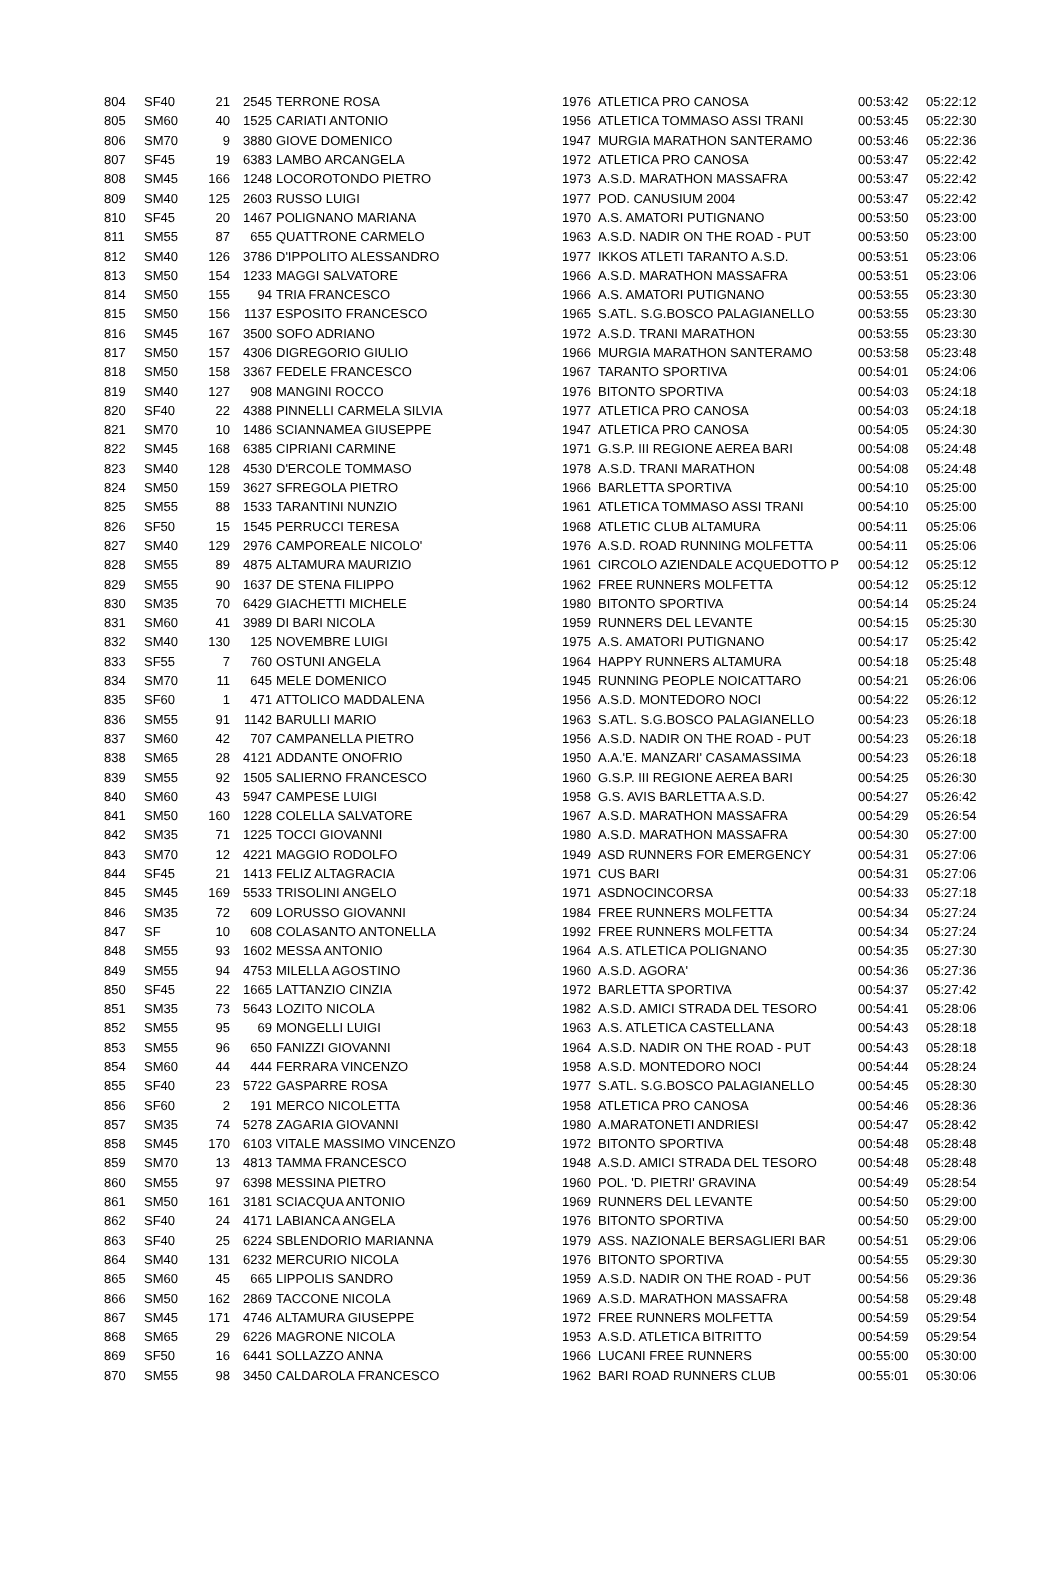| 804 | SF40 | 21 | 2545 | TERRONE ROSA | 1976 | ATLETICA PRO CANOSA | 00:53:42 | 05:22:12 |
| 805 | SM60 | 40 | 1525 | CARIATI ANTONIO | 1956 | ATLETICA TOMMASO ASSI TRANI | 00:53:45 | 05:22:30 |
| 806 | SM70 | 9 | 3880 | GIOVE DOMENICO | 1947 | MURGIA MARATHON SANTERAMO | 00:53:46 | 05:22:36 |
| 807 | SF45 | 19 | 6383 | LAMBO ARCANGELA | 1972 | ATLETICA PRO CANOSA | 00:53:47 | 05:22:42 |
| 808 | SM45 | 166 | 1248 | LOCOROTONDO PIETRO | 1973 | A.S.D. MARATHON MASSAFRA | 00:53:47 | 05:22:42 |
| 809 | SM40 | 125 | 2603 | RUSSO LUIGI | 1977 | POD. CANUSIUM 2004 | 00:53:47 | 05:22:42 |
| 810 | SF45 | 20 | 1467 | POLIGNANO MARIANA | 1970 | A.S. AMATORI PUTIGNANO | 00:53:50 | 05:23:00 |
| 811 | SM55 | 87 | 655 | QUATTRONE CARMELO | 1963 | A.S.D. NADIR ON THE ROAD - PUT | 00:53:50 | 05:23:00 |
| 812 | SM40 | 126 | 3786 | D'IPPOLITO ALESSANDRO | 1977 | IKKOS ATLETI TARANTO A.S.D. | 00:53:51 | 05:23:06 |
| 813 | SM50 | 154 | 1233 | MAGGI SALVATORE | 1966 | A.S.D. MARATHON MASSAFRA | 00:53:51 | 05:23:06 |
| 814 | SM50 | 155 | 94 | TRIA FRANCESCO | 1966 | A.S. AMATORI PUTIGNANO | 00:53:55 | 05:23:30 |
| 815 | SM50 | 156 | 1137 | ESPOSITO FRANCESCO | 1965 | S.ATL. S.G.BOSCO PALAGIANELLO | 00:53:55 | 05:23:30 |
| 816 | SM45 | 167 | 3500 | SOFO ADRIANO | 1972 | A.S.D. TRANI MARATHON | 00:53:55 | 05:23:30 |
| 817 | SM50 | 157 | 4306 | DIGREGORIO GIULIO | 1966 | MURGIA MARATHON SANTERAMO | 00:53:58 | 05:23:48 |
| 818 | SM50 | 158 | 3367 | FEDELE FRANCESCO | 1967 | TARANTO SPORTIVA | 00:54:01 | 05:24:06 |
| 819 | SM40 | 127 | 908 | MANGINI ROCCO | 1976 | BITONTO SPORTIVA | 00:54:03 | 05:24:18 |
| 820 | SF40 | 22 | 4388 | PINNELLI CARMELA SILVIA | 1977 | ATLETICA PRO CANOSA | 00:54:03 | 05:24:18 |
| 821 | SM70 | 10 | 1486 | SCIANNAMEA GIUSEPPE | 1947 | ATLETICA PRO CANOSA | 00:54:05 | 05:24:30 |
| 822 | SM45 | 168 | 6385 | CIPRIANI CARMINE | 1971 | G.S.P. III REGIONE AEREA BARI | 00:54:08 | 05:24:48 |
| 823 | SM40 | 128 | 4530 | D'ERCOLE TOMMASO | 1978 | A.S.D. TRANI MARATHON | 00:54:08 | 05:24:48 |
| 824 | SM50 | 159 | 3627 | SFREGOLA PIETRO | 1966 | BARLETTA SPORTIVA | 00:54:10 | 05:25:00 |
| 825 | SM55 | 88 | 1533 | TARANTINI NUNZIO | 1961 | ATLETICA TOMMASO ASSI TRANI | 00:54:10 | 05:25:00 |
| 826 | SF50 | 15 | 1545 | PERRUCCI TERESA | 1968 | ATLETIC CLUB ALTAMURA | 00:54:11 | 05:25:06 |
| 827 | SM40 | 129 | 2976 | CAMPOREALE NICOLO' | 1976 | A.S.D. ROAD RUNNING MOLFETTA | 00:54:11 | 05:25:06 |
| 828 | SM55 | 89 | 4875 | ALTAMURA MAURIZIO | 1961 | CIRCOLO AZIENDALE ACQUEDOTTO P | 00:54:12 | 05:25:12 |
| 829 | SM55 | 90 | 1637 | DE STENA FILIPPO | 1962 | FREE RUNNERS MOLFETTA | 00:54:12 | 05:25:12 |
| 830 | SM35 | 70 | 6429 | GIACHETTI MICHELE | 1980 | BITONTO SPORTIVA | 00:54:14 | 05:25:24 |
| 831 | SM60 | 41 | 3989 | DI BARI NICOLA | 1959 | RUNNERS DEL LEVANTE | 00:54:15 | 05:25:30 |
| 832 | SM40 | 130 | 125 | NOVEMBRE LUIGI | 1975 | A.S. AMATORI PUTIGNANO | 00:54:17 | 05:25:42 |
| 833 | SF55 | 7 | 760 | OSTUNI ANGELA | 1964 | HAPPY RUNNERS ALTAMURA | 00:54:18 | 05:25:48 |
| 834 | SM70 | 11 | 645 | MELE DOMENICO | 1945 | RUNNING PEOPLE NOICATTARO | 00:54:21 | 05:26:06 |
| 835 | SF60 | 1 | 471 | ATTOLICO MADDALENA | 1956 | A.S.D. MONTEDORO NOCI | 00:54:22 | 05:26:12 |
| 836 | SM55 | 91 | 1142 | BARULLI MARIO | 1963 | S.ATL. S.G.BOSCO PALAGIANELLO | 00:54:23 | 05:26:18 |
| 837 | SM60 | 42 | 707 | CAMPANELLA PIETRO | 1956 | A.S.D. NADIR ON THE ROAD - PUT | 00:54:23 | 05:26:18 |
| 838 | SM65 | 28 | 4121 | ADDANTE ONOFRIO | 1950 | A.A.'E. MANZARI' CASAMASSIMA | 00:54:23 | 05:26:18 |
| 839 | SM55 | 92 | 1505 | SALIERNO FRANCESCO | 1960 | G.S.P. III REGIONE AEREA BARI | 00:54:25 | 05:26:30 |
| 840 | SM60 | 43 | 5947 | CAMPESE LUIGI | 1958 | G.S. AVIS BARLETTA A.S.D. | 00:54:27 | 05:26:42 |
| 841 | SM50 | 160 | 1228 | COLELLA SALVATORE | 1967 | A.S.D. MARATHON MASSAFRA | 00:54:29 | 05:26:54 |
| 842 | SM35 | 71 | 1225 | TOCCI GIOVANNI | 1980 | A.S.D. MARATHON MASSAFRA | 00:54:30 | 05:27:00 |
| 843 | SM70 | 12 | 4221 | MAGGIO RODOLFO | 1949 | ASD RUNNERS FOR EMERGENCY | 00:54:31 | 05:27:06 |
| 844 | SF45 | 21 | 1413 | FELIZ ALTAGRACIA | 1971 | CUS BARI | 00:54:31 | 05:27:06 |
| 845 | SM45 | 169 | 5533 | TRISOLINI ANGELO | 1971 | ASDNOCINCORSA | 00:54:33 | 05:27:18 |
| 846 | SM35 | 72 | 609 | LORUSSO GIOVANNI | 1984 | FREE RUNNERS MOLFETTA | 00:54:34 | 05:27:24 |
| 847 | SF | 10 | 608 | COLASANTO ANTONELLA | 1992 | FREE RUNNERS MOLFETTA | 00:54:34 | 05:27:24 |
| 848 | SM55 | 93 | 1602 | MESSA ANTONIO | 1964 | A.S. ATLETICA POLIGNANO | 00:54:35 | 05:27:30 |
| 849 | SM55 | 94 | 4753 | MILELLA AGOSTINO | 1960 | A.S.D. AGORA' | 00:54:36 | 05:27:36 |
| 850 | SF45 | 22 | 1665 | LATTANZIO CINZIA | 1972 | BARLETTA SPORTIVA | 00:54:37 | 05:27:42 |
| 851 | SM35 | 73 | 5643 | LOZITO NICOLA | 1982 | A.S.D. AMICI STRADA DEL TESORO | 00:54:41 | 05:28:06 |
| 852 | SM55 | 95 | 69 | MONGELLI LUIGI | 1963 | A.S. ATLETICA CASTELLANA | 00:54:43 | 05:28:18 |
| 853 | SM55 | 96 | 650 | FANIZZI GIOVANNI | 1964 | A.S.D. NADIR ON THE ROAD - PUT | 00:54:43 | 05:28:18 |
| 854 | SM60 | 44 | 444 | FERRARA VINCENZO | 1958 | A.S.D. MONTEDORO NOCI | 00:54:44 | 05:28:24 |
| 855 | SF40 | 23 | 5722 | GASPARRE ROSA | 1977 | S.ATL. S.G.BOSCO PALAGIANELLO | 00:54:45 | 05:28:30 |
| 856 | SF60 | 2 | 191 | MERCO NICOLETTA | 1958 | ATLETICA PRO CANOSA | 00:54:46 | 05:28:36 |
| 857 | SM35 | 74 | 5278 | ZAGARIA GIOVANNI | 1980 | A.MARATONETI ANDRIESI | 00:54:47 | 05:28:42 |
| 858 | SM45 | 170 | 6103 | VITALE MASSIMO VINCENZO | 1972 | BITONTO SPORTIVA | 00:54:48 | 05:28:48 |
| 859 | SM70 | 13 | 4813 | TAMMA FRANCESCO | 1948 | A.S.D. AMICI STRADA DEL TESORO | 00:54:48 | 05:28:48 |
| 860 | SM55 | 97 | 6398 | MESSINA PIETRO | 1960 | POL. 'D. PIETRI' GRAVINA | 00:54:49 | 05:28:54 |
| 861 | SM50 | 161 | 3181 | SCIACQUA ANTONIO | 1969 | RUNNERS DEL LEVANTE | 00:54:50 | 05:29:00 |
| 862 | SF40 | 24 | 4171 | LABIANCA ANGELA | 1976 | BITONTO SPORTIVA | 00:54:50 | 05:29:00 |
| 863 | SF40 | 25 | 6224 | SBLENDORIO MARIANNA | 1979 | ASS. NAZIONALE BERSAGLIERI BAR | 00:54:51 | 05:29:06 |
| 864 | SM40 | 131 | 6232 | MERCURIO NICOLA | 1976 | BITONTO SPORTIVA | 00:54:55 | 05:29:30 |
| 865 | SM60 | 45 | 665 | LIPPOLIS SANDRO | 1959 | A.S.D. NADIR ON THE ROAD - PUT | 00:54:56 | 05:29:36 |
| 866 | SM50 | 162 | 2869 | TACCONE NICOLA | 1969 | A.S.D. MARATHON MASSAFRA | 00:54:58 | 05:29:48 |
| 867 | SM45 | 171 | 4746 | ALTAMURA GIUSEPPE | 1972 | FREE RUNNERS MOLFETTA | 00:54:59 | 05:29:54 |
| 868 | SM65 | 29 | 6226 | MAGRONE NICOLA | 1953 | A.S.D. ATLETICA BITRITTO | 00:54:59 | 05:29:54 |
| 869 | SF50 | 16 | 6441 | SOLLAZZO ANNA | 1966 | LUCANI FREE RUNNERS | 00:55:00 | 05:30:00 |
| 870 | SM55 | 98 | 3450 | CALDAROLA FRANCESCO | 1962 | BARI ROAD RUNNERS CLUB | 00:55:01 | 05:30:06 |